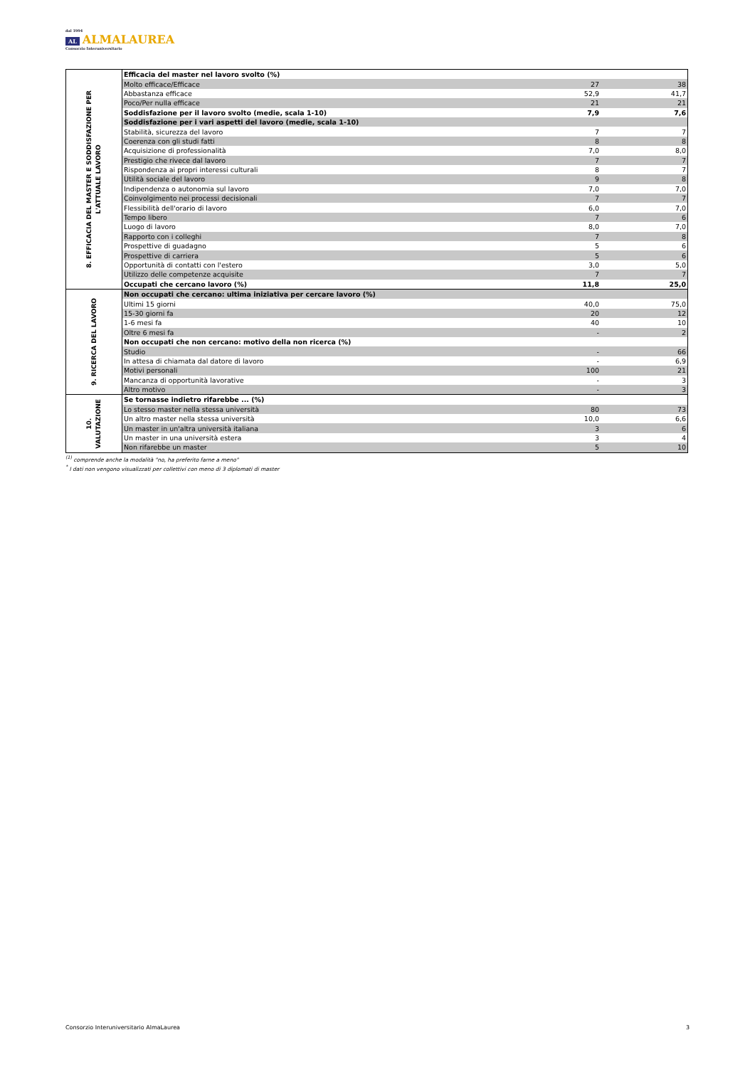dal 1994
AL ALMALAUREA
Consorzio Interuniversitario
| 8. EFFICACIA DEL MASTER E SODDISFAZIONE PER L'ATTUALE LAVORO | Efficacia del master nel lavoro svolto (%) | | |
| | Molto efficace/Efficace | 27 | 38 |
| | Abbastanza efficace | 52,9 | 41,7 |
| | Poco/Per nulla efficace | 21 | 21 |
| | Soddisfazione per il lavoro svolto (medie, scala 1-10) | 7,9 | 7,6 |
| | Soddisfazione per i vari aspetti del lavoro (medie, scala 1-10) | | |
| | Stabilità, sicurezza del lavoro | 7 | 7 |
| | Coerenza con gli studi fatti | 8 | 8 |
| | Acquisizione di professionalità | 7,0 | 8,0 |
| | Prestigio che rivece dal lavoro | 7 | 7 |
| | Rispondenza ai propri interessi culturali | 8 | 7 |
| | Utilità sociale del lavoro | 9 | 8 |
| | Indipendenza o autonomia sul lavoro | 7,0 | 7,0 |
| | Coinvolgimento nei processi decisionali | 7 | 7 |
| | Flessibilità dell'orario di lavoro | 6,0 | 7,0 |
| | Tempo libero | 7 | 6 |
| | Luogo di lavoro | 8,0 | 7,0 |
| | Rapporto con i colleghi | 7 | 8 |
| | Prospettive di guadagno | 5 | 6 |
| | Prospettive di carriera | 5 | 6 |
| | Opportunità di contatti con l'estero | 3,0 | 5,0 |
| | Utilizzo delle competenze acquisite | 7 | 7 |
| | Occupati che cercano lavoro (%) | 11,8 | 25,0 |
| 9. RICERCA DEL LAVORO | Non occupati che cercano: ultima iniziativa per cercare lavoro (%) | | |
| | Ultimi 15 giorni | 40,0 | 75,0 |
| | 15-30 giorni fa | 20 | 12 |
| | 1-6 mesi fa | 40 | 10 |
| | Oltre 6 mesi fa | - | 2 |
| | Non occupati che non cercano: motivo della non ricerca (%) | | |
| | Studio | - | 66 |
| | In attesa di chiamata dal datore di lavoro | - | 6,9 |
| | Motivi personali | 100 | 21 |
| | Mancanza di opportunità lavorative | - | 3 |
| | Altro motivo | - | 3 |
| 10. VALUTAZIONE | Se tornasse indietro rifarebbe ... (%) | | |
| | Lo stesso master nella stessa università | 80 | 73 |
| | Un altro master nella stessa università | 10,0 | 6,6 |
| | Un master in un'altra università italiana | 3 | 6 |
| | Un master in una università estera | 3 | 4 |
| | Non rifarebbe un master | 5 | 10 |
<sup>(1)</sup> comprende anche la modalità "no, ha preferito farne a meno"
<sup>*</sup> I dati non vengono visualizzati per collettivi con meno di 3 diplomati di master
Consorzio Interuniversitario AlmaLaurea 3